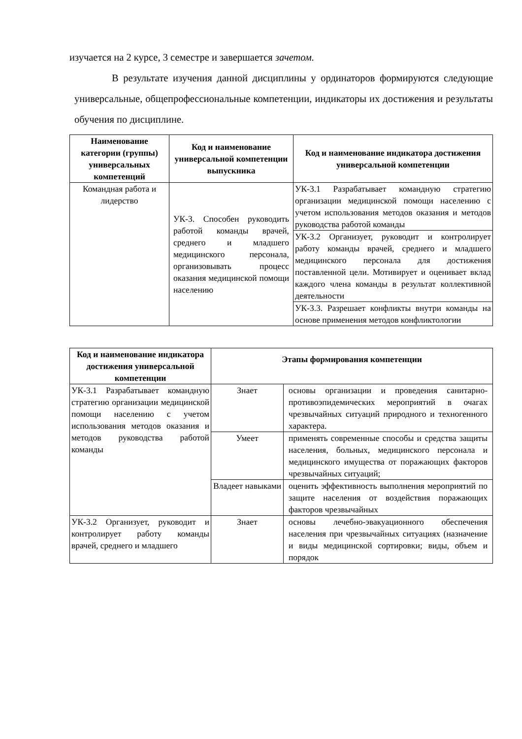изучается на 2 курсе, 3 семестре и завершается зачетом.
В результате изучения данной дисциплины у ординаторов формируются следующие универсальные, общепрофессиональные компетенции, индикаторы их достижения и результаты обучения по дисциплине.
| Наименование категории (группы) универсальных компетенций | Код и наименование универсальной компетенции выпускника | Код и наименование индикатора достижения универсальной компетенции |
| --- | --- | --- |
| Командная работа и лидерство | УК-3. Способен руководить работой команды врачей, среднего и младшего медицинского персонала, организовывать процесс оказания медицинской помощи населению | УК-3.1 Разрабатывает командную стратегию организации медицинской помощи населению с учетом использования методов оказания и методов руководства работой команды |
| | | УК-3.2 Организует, руководит и контролирует работу команды врачей, среднего и младшего медицинского персонала для достижения поставленной цели. Мотивирует и оценивает вклад каждого члена команды в результат коллективной деятельности |
| | | УК-3.3. Разрешает конфликты внутри команды на основе применения методов конфликтологии |
| Код и наименование индикатора достижения универсальной компетенции | Этапы формирования компетенции | |
| --- | --- | --- |
| УК-3.1 Разрабатывает командную стратегию организации медицинской помощи населению с учетом использования методов оказания и методов руководства работой команды | Знает | основы организации и проведения санитарно-противоэпидемических мероприятий в очагах чрезвычайных ситуаций природного и техногенного характера. |
| | Умеет | применять современные способы и средства защиты населения, больных, медицинского персонала и медицинского имущества от поражающих факторов чрезвычайных ситуаций; |
| | Владеет навыками | оценить эффективность выполнения мероприятий по защите населения от воздействия поражающих факторов чрезвычайных |
| УК-3.2 Организует, руководит и контролирует работу команды врачей, среднего и младшего | Знает | основы лечебно-эвакуационного обеспечения населения при чрезвычайных ситуациях (назначение и виды медицинской сортировки; виды, объем и порядок |